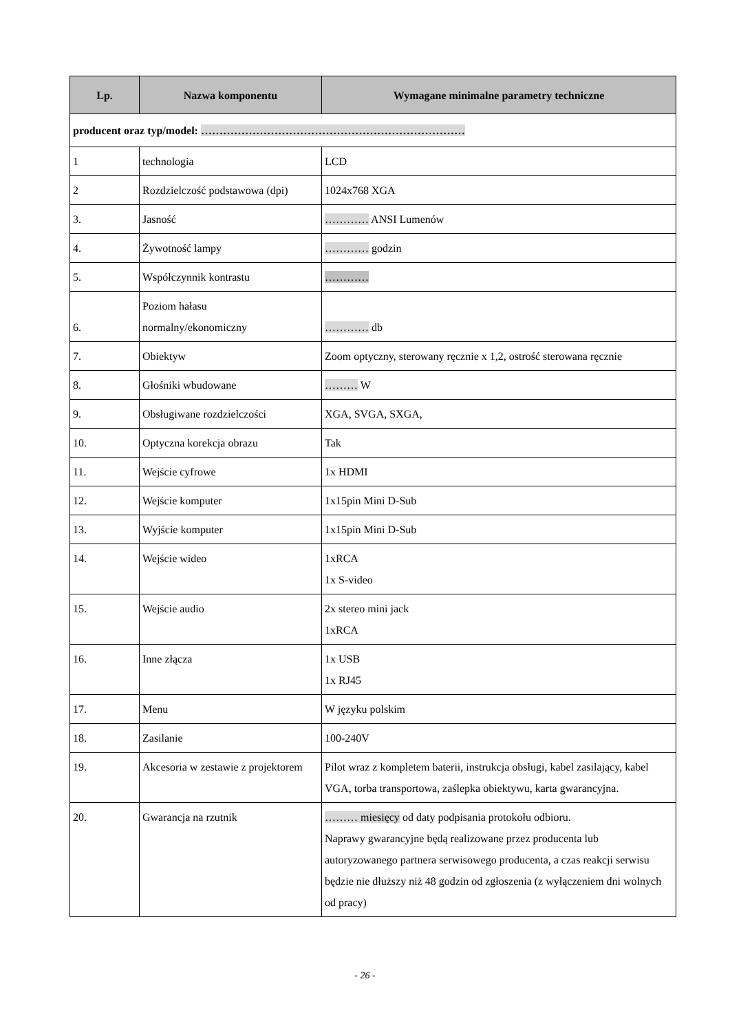| Lp. | Nazwa komponentu | Wymagane minimalne parametry techniczne |
| --- | --- | --- |
| producent oraz typ/model: ……………………………………………………………… | | |
| 1 | technologia | LCD |
| 2 | Rozdzielczość podstawowa (dpi) | 1024x768 XGA |
| 3. | Jasność | ………… ANSI Lumenów |
| 4. | Żywotność lampy | ………… godzin |
| 5. | Współczynnik kontrastu | ………… |
| 6. | Poziom hałasu normalny/ekonomiczny | ………… db |
| 7. | Obiektyw | Zoom optyczny, sterowany ręcznie x 1,2, ostrość sterowana ręcznie |
| 8. | Głośniki wbudowane | ……… W |
| 9. | Obsługiwane rozdzielczości | XGA, SVGA, SXGA, |
| 10. | Optyczna korekcja obrazu | Tak |
| 11. | Wejście cyfrowe | 1x HDMI |
| 12. | Wejście komputer | 1x15pin Mini D-Sub |
| 13. | Wyjście komputer | 1x15pin Mini D-Sub |
| 14. | Wejście wideo | 1xRCA 1x S-video |
| 15. | Wejście audio | 2x stereo mini jack 1xRCA |
| 16. | Inne złącza | 1x USB 1x RJ45 |
| 17. | Menu | W języku polskim |
| 18. | Zasilanie | 100-240V |
| 19. | Akcesoria w zestawie z projektorem | Pilot wraz z kompletem baterii, instrukcja obsługi, kabel zasilający, kabel VGA, torba transportowa, zaślepka obiektywu, karta gwarancyjna. |
| 20. | Gwarancja na rzutnik | ……… miesięcy od daty podpisania protokołu odbioru. Naprawy gwarancyjne będą realizowane przez producenta lub autoryzowanego partnera serwisowego producenta, a czas reakcji serwisu będzie nie dłuższy niż 48 godzin od zgłoszenia (z wyłączeniem dni wolnych od pracy) |
- 26 -